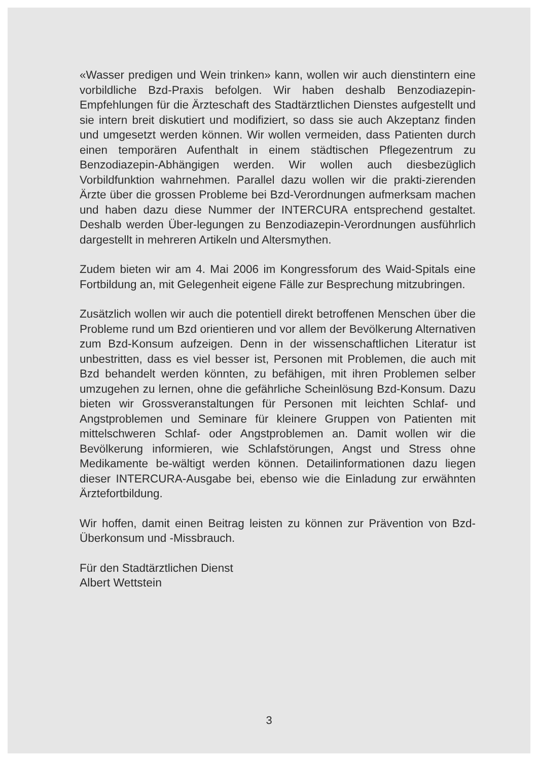«Wasser predigen und Wein trinken» kann, wollen wir auch dienstintern eine vorbildliche Bzd-Praxis befolgen. Wir haben deshalb Benzodiazepin-Empfehlungen für die Ärzteschaft des Stadtärztlichen Dienstes aufgestellt und sie intern breit diskutiert und modifiziert, so dass sie auch Akzeptanz finden und umgesetzt werden können. Wir wollen vermeiden, dass Patienten durch einen temporären Aufenthalt in einem städtischen Pflegezentrum zu Benzodiazepin-Abhängigen werden. Wir wollen auch diesbezüglich Vorbildfunktion wahrnehmen. Parallel dazu wollen wir die prakti-zierenden Ärzte über die grossen Probleme bei Bzd-Verordnungen aufmerksam machen und haben dazu diese Nummer der INTERCURA entsprechend gestaltet. Deshalb werden Über-legungen zu Benzodiazepin-Verordnungen ausführlich dargestellt in mehreren Artikeln und Altersmythen.
Zudem bieten wir am 4. Mai 2006 im Kongressforum des Waid-Spitals eine Fortbildung an, mit Gelegenheit eigene Fälle zur Besprechung mitzubringen.
Zusätzlich wollen wir auch die potentiell direkt betroffenen Menschen über die Probleme rund um Bzd orientieren und vor allem der Bevölkerung Alternativen zum Bzd-Konsum aufzeigen. Denn in der wissenschaftlichen Literatur ist unbestritten, dass es viel besser ist, Personen mit Problemen, die auch mit Bzd behandelt werden könnten, zu befähigen, mit ihren Problemen selber umzugehen zu lernen, ohne die gefährliche Scheinlösung Bzd-Konsum. Dazu bieten wir Grossveranstaltungen für Personen mit leichten Schlaf- und Angstproblemen und Seminare für kleinere Gruppen von Patienten mit mittelschweren Schlaf- oder Angstproblemen an. Damit wollen wir die Bevölkerung informieren, wie Schlafstörungen, Angst und Stress ohne Medikamente be-wältigt werden können. Detailinformationen dazu liegen dieser INTERCURA-Ausgabe bei, ebenso wie die Einladung zur erwähnten Ärztefortbildung.
Wir hoffen, damit einen Beitrag leisten zu können zur Prävention von Bzd-Überkonsum und -Missbrauch.
Für den Stadtärztlichen Dienst
Albert Wettstein
3